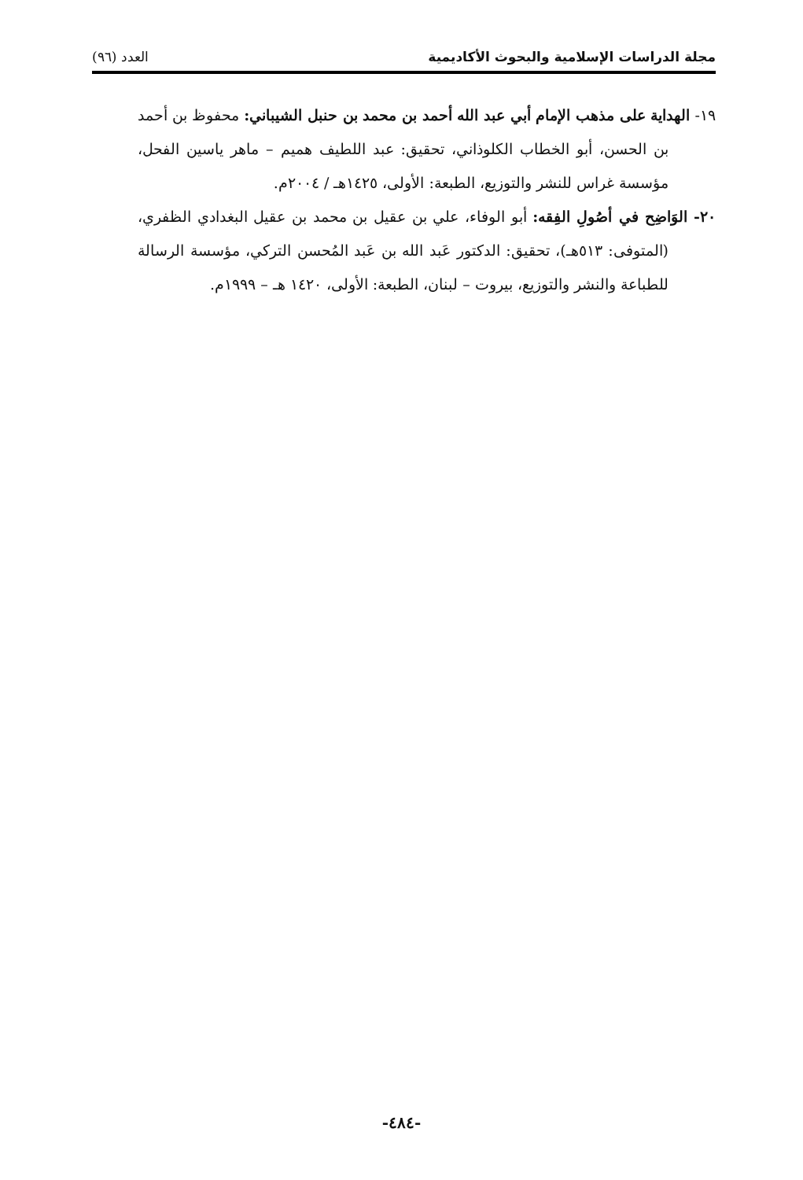مجلة الدراسات الإسلامية والبحوث الأكاديمية العدد (٩٦)
١٩- الهداية على مذهب الإمام أبي عبد الله أحمد بن محمد بن حنبل الشيباني: محفوظ بن أحمد بن الحسن، أبو الخطاب الكلوذاني، تحقيق: عبد اللطيف هميم – ماهر ياسين الفحل، مؤسسة غراس للنشر والتوزيع، الطبعة: الأولى، ١٤٢٥هـ / ٢٠٠٤م.
٢٠- الوَاضِح في أصُولِ الفِقه: أبو الوفاء، علي بن عقيل بن محمد بن عقيل البغدادي الظفري، (المتوفى: ٥١٣هـ)، تحقيق: الدكتور عَبد الله بن عَبد المُحسن التركي، مؤسسة الرسالة للطباعة والنشر والتوزيع، بيروت – لبنان، الطبعة: الأولى، ١٤٢٠ هـ – ١٩٩٩م.
-٤٨٤-